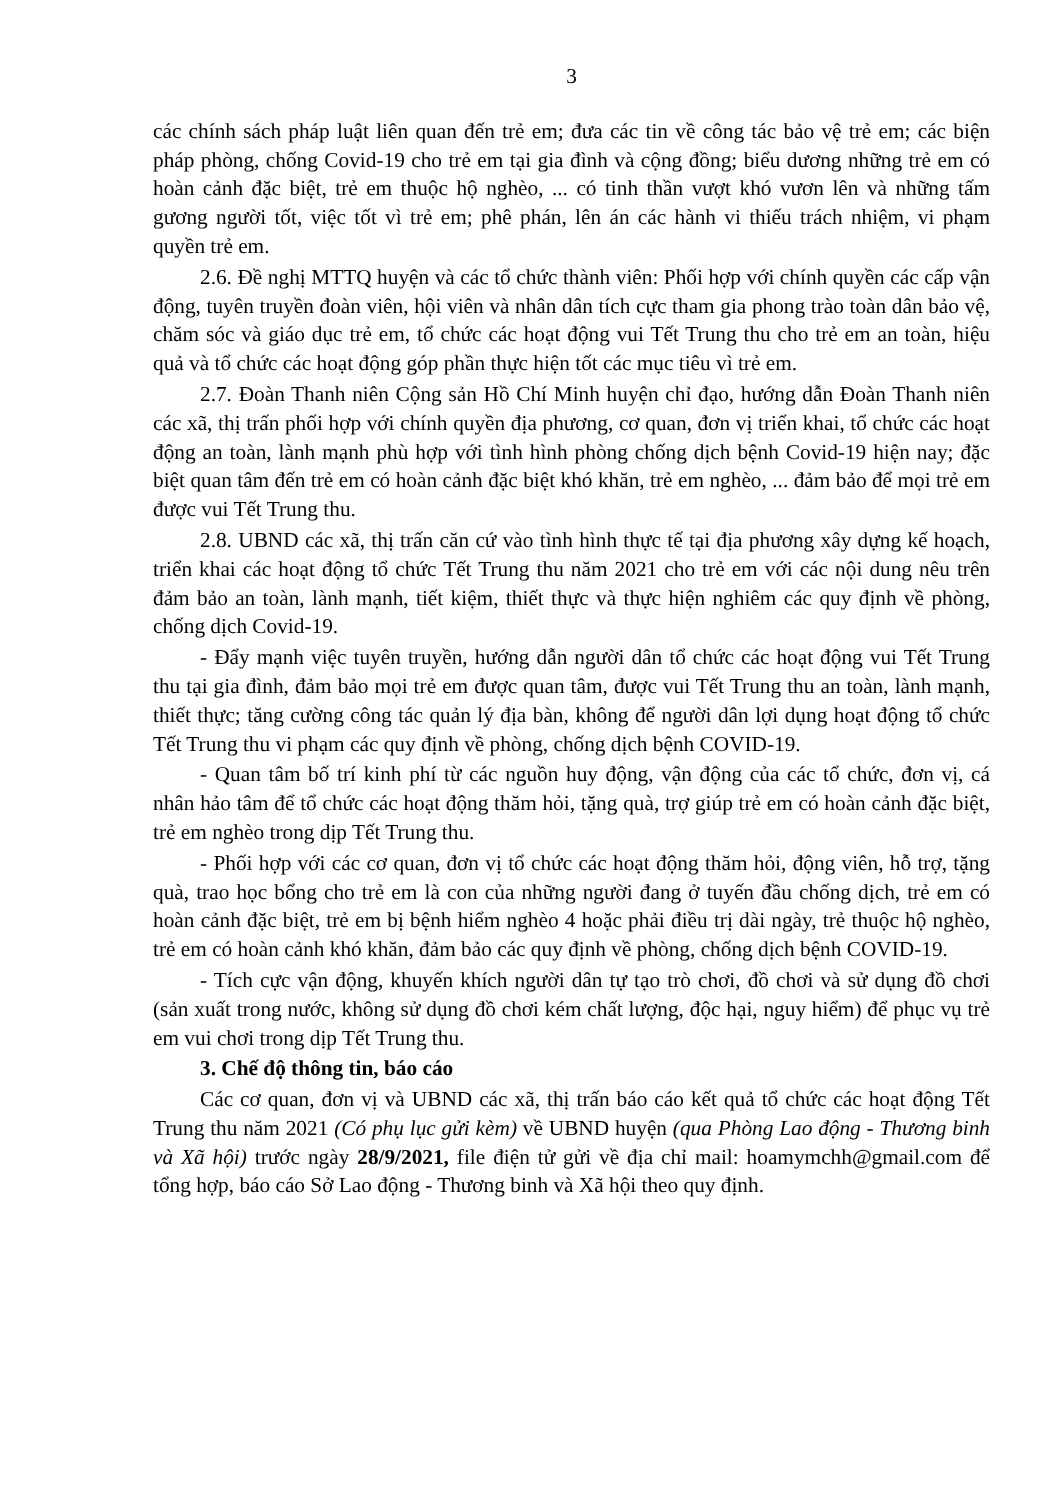3
các chính sách pháp luật liên quan đến trẻ em; đưa các tin về công tác bảo vệ trẻ em; các biện pháp phòng, chống Covid-19 cho trẻ em tại gia đình và cộng đồng; biểu dương những trẻ em có hoàn cảnh đặc biệt, trẻ em thuộc hộ nghèo, ... có tinh thần vượt khó vươn lên và những tấm gương người tốt, việc tốt vì trẻ em; phê phán, lên án các hành vi thiếu trách nhiệm, vi phạm quyền trẻ em.
2.6. Đề nghị MTTQ huyện và các tổ chức thành viên: Phối hợp với chính quyền các cấp vận động, tuyên truyền đoàn viên, hội viên và nhân dân tích cực tham gia phong trào toàn dân bảo vệ, chăm sóc và giáo dục trẻ em, tổ chức các hoạt động vui Tết Trung thu cho trẻ em an toàn, hiệu quả và tổ chức các hoạt động góp phần thực hiện tốt các mục tiêu vì trẻ em.
2.7. Đoàn Thanh niên Cộng sản Hồ Chí Minh huyện chỉ đạo, hướng dẫn Đoàn Thanh niên các xã, thị trấn phối hợp với chính quyền địa phương, cơ quan, đơn vị triển khai, tổ chức các hoạt động an toàn, lành mạnh phù hợp với tình hình phòng chống dịch bệnh Covid-19 hiện nay; đặc biệt quan tâm đến trẻ em có hoàn cảnh đặc biệt khó khăn, trẻ em nghèo, ... đảm bảo để mọi trẻ em được vui Tết Trung thu.
2.8. UBND các xã, thị trấn căn cứ vào tình hình thực tế tại địa phương xây dựng kế hoạch, triển khai các hoạt động tổ chức Tết Trung thu năm 2021 cho trẻ em với các nội dung nêu trên đảm bảo an toàn, lành mạnh, tiết kiệm, thiết thực và thực hiện nghiêm các quy định về phòng, chống dịch Covid-19.
- Đẩy mạnh việc tuyên truyền, hướng dẫn người dân tổ chức các hoạt động vui Tết Trung thu tại gia đình, đảm bảo mọi trẻ em được quan tâm, được vui Tết Trung thu an toàn, lành mạnh, thiết thực; tăng cường công tác quản lý địa bàn, không để người dân lợi dụng hoạt động tổ chức Tết Trung thu vi phạm các quy định về phòng, chống dịch bệnh COVID-19.
- Quan tâm bố trí kinh phí từ các nguồn huy động, vận động của các tổ chức, đơn vị, cá nhân hảo tâm để tổ chức các hoạt động thăm hỏi, tặng quà, trợ giúp trẻ em có hoàn cảnh đặc biệt, trẻ em nghèo trong dịp Tết Trung thu.
- Phối hợp với các cơ quan, đơn vị tổ chức các hoạt động thăm hỏi, động viên, hỗ trợ, tặng quà, trao học bổng cho trẻ em là con của những người đang ở tuyến đầu chống dịch, trẻ em có hoàn cảnh đặc biệt, trẻ em bị bệnh hiểm nghèo 4 hoặc phải điều trị dài ngày, trẻ thuộc hộ nghèo, trẻ em có hoàn cảnh khó khăn, đảm bảo các quy định về phòng, chống dịch bệnh COVID-19.
- Tích cực vận động, khuyến khích người dân tự tạo trò chơi, đồ chơi và sử dụng đồ chơi (sản xuất trong nước, không sử dụng đồ chơi kém chất lượng, độc hại, nguy hiểm) để phục vụ trẻ em vui chơi trong dịp Tết Trung thu.
3. Chế độ thông tin, báo cáo
Các cơ quan, đơn vị và UBND các xã, thị trấn báo cáo kết quả tổ chức các hoạt động Tết Trung thu năm 2021 (Có phụ lục gửi kèm) về UBND huyện (qua Phòng Lao động - Thương binh và Xã hội) trước ngày 28/9/2021, file điện tử gửi về địa chỉ mail: hoamymchh@gmail.com để tổng hợp, báo cáo Sở Lao động - Thương binh và Xã hội theo quy định.